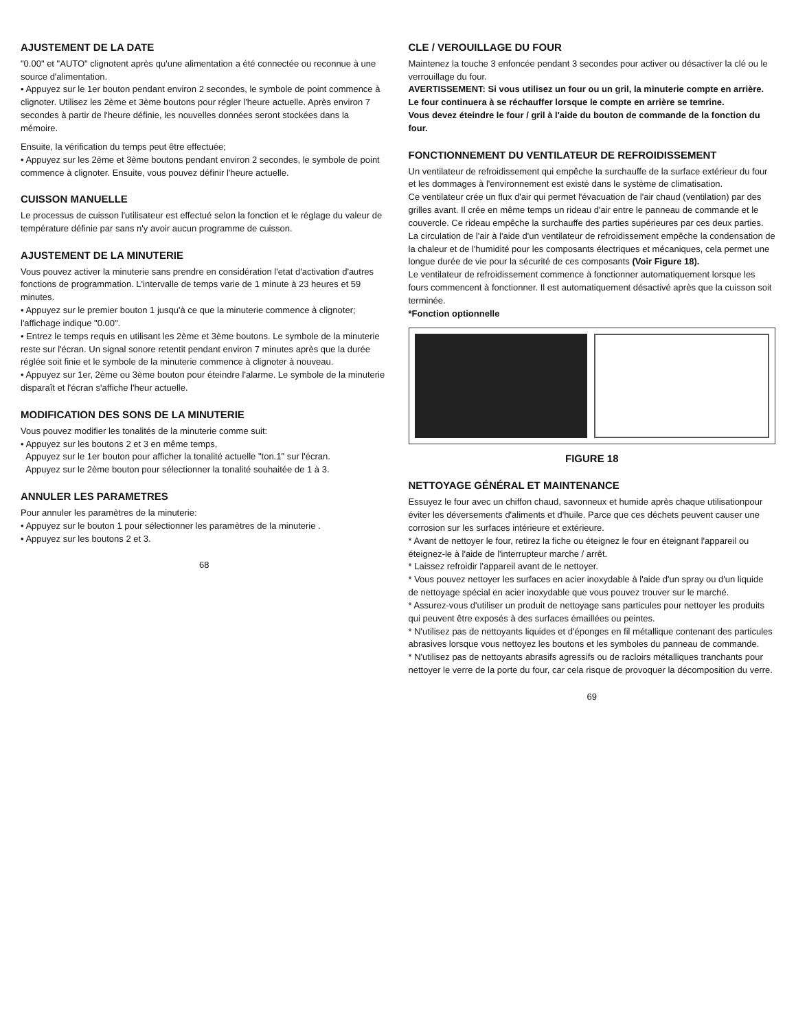AJUSTEMENT DE LA DATE
"0.00" et "AUTO" clignotent après qu'une alimentation a été connectée ou reconnue à une source d'alimentation.
• Appuyez sur le 1er bouton pendant environ 2 secondes, le symbole de point commence à clignoter. Utilisez les 2ème et 3ème boutons pour régler l'heure actuelle. Après environ 7 secondes à partir de l'heure définie, les nouvelles données seront stockées dans la mémoire.
Ensuite, la vérification du temps peut être effectuée;
• Appuyez sur les 2ème et 3ème boutons pendant environ 2 secondes, le symbole de point commence à clignoter. Ensuite, vous pouvez définir l'heure actuelle.
CUISSON MANUELLE
Le processus de cuisson l'utilisateur est effectué selon la fonction et le réglage du valeur de température définie par sans n'y avoir aucun programme de cuisson.
AJUSTEMENT DE LA MINUTERIE
Vous pouvez activer la minuterie sans prendre en considération l'etat d'activation d'autres fonctions de programmation. L'intervalle de temps varie de 1 minute à 23 heures et 59 minutes.
• Appuyez sur le premier bouton 1 jusqu'à ce que la minuterie commence à clignoter; l'affichage indique "0.00".
• Entrez le temps requis en utilisant les 2ème et 3ème boutons. Le symbole de la minuterie reste sur l'écran. Un signal sonore retentit pendant environ 7 minutes après que la durée réglée soit finie et le symbole de la minuterie commence à clignoter à nouveau.
• Appuyez sur 1er, 2ème ou 3ème bouton pour éteindre l'alarme. Le symbole de la minuterie disparaît et l'écran s'affiche l'heur actuelle.
MODIFICATION DES SONS DE LA MINUTERIE
Vous pouvez modifier les tonalités de la minuterie comme suit:
• Appuyez sur les boutons 2 et 3 en même temps,
Appuyez sur le 1er bouton pour afficher la tonalité actuelle "ton.1" sur l'écran.
Appuyez sur le 2ème bouton pour sélectionner la tonalité souhaitée de 1 à 3.
ANNULER LES PARAMETRES
Pour annuler les paramètres de la minuterie:
• Appuyez sur le bouton 1 pour sélectionner les paramètres de la minuterie .
• Appuyez sur les boutons 2 et 3.
68
CLE / VEROUILLAGE DU FOUR
Maintenez la touche 3 enfoncée pendant 3 secondes pour activer ou désactiver la clé ou le verrouillage du four.
AVERTISSEMENT: Si vous utilisez un four ou un gril, la minuterie compte en arrière.
Le four continuera à se réchauffer lorsque le compte en arrière se temrine.
Vous devez éteindre le four / gril à l'aide du bouton de commande de la fonction du four.
FONCTIONNEMENT DU VENTILATEUR DE REFROIDISSEMENT
Un ventilateur de refroidissement qui empêche la surchauffe de la surface extérieur du four et les dommages à l'environnement est existé dans le système de climatisation.
Ce ventilateur crée un flux d'air qui permet l'évacuation de l'air chaud (ventilation) par des grilles avant. Il crée en même temps un rideau d'air entre le panneau de commande et le couvercle. Ce rideau empêche la surchauffe des parties supérieures par ces deux parties.
La circulation de l'air à l'aide d'un ventilateur de refroidissement empêche la condensation de la chaleur et de l'humidité pour les composants électriques et mécaniques, cela permet une longue durée de vie pour la sécurité de ces composants (Voir Figure 18).
Le ventilateur de refroidissement commence à fonctionner automatiquement lorsque les fours commencent à fonctionner. Il est automatiquement désactivé après que la cuisson soit terminée.
*Fonction optionnelle
FIGURE 18
NETTOYAGE GÉNÉRAL ET MAINTENANCE
Essuyez le four avec un chiffon chaud, savonneux et humide après chaque utilisationpour éviter les déversements d'aliments et d'huile. Parce que ces déchets peuvent causer une corrosion sur les surfaces intérieure et extérieure.
* Avant de nettoyer le four, retirez la fiche ou éteignez le four en éteignant l'appareil ou éteignez-le à l'aide de l'interrupteur marche / arrêt.
* Laissez refroidir l'appareil avant de le nettoyer.
* Vous pouvez nettoyer les surfaces en acier inoxydable à l'aide d'un spray ou d'un liquide de nettoyage spécial en acier inoxydable que vous pouvez trouver sur le marché.
* Assurez-vous d'utiliser un produit de nettoyage sans particules pour nettoyer les produits qui peuvent être exposés à des surfaces émaillées ou peintes.
* N'utilisez pas de nettoyants liquides et d'éponges en fil métallique contenant des particules abrasives lorsque vous nettoyez les boutons et les symboles du panneau de commande.
* N'utilisez pas de nettoyants abrasifs agressifs ou de racloirs métalliques tranchants pour nettoyer le verre de la porte du four, car cela risque de provoquer la décomposition du verre.
69